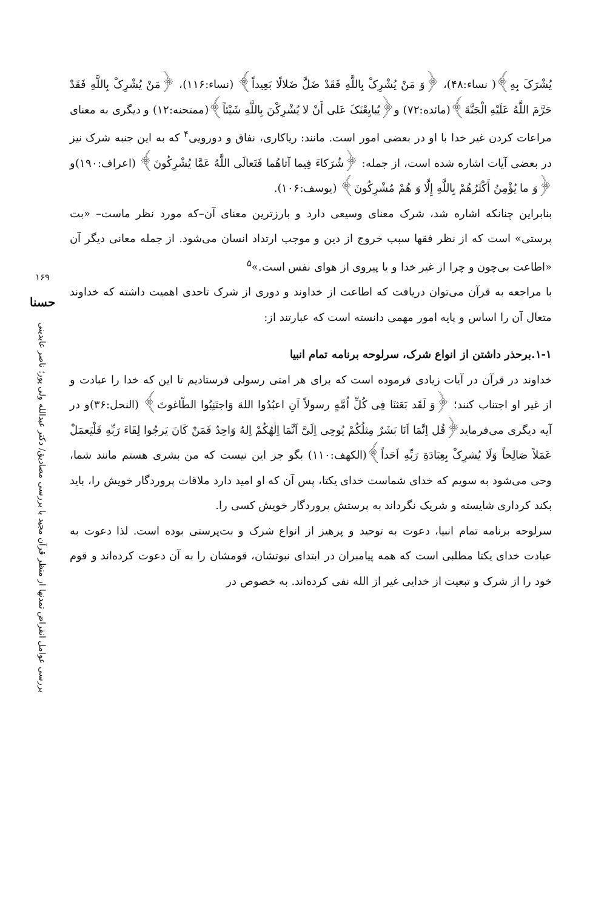یُشْرَکَ بِهِ﴾( نساء:۴۸)، ﴿وَ مَنْ یُشْرِکْ بِاللَّهِ فَقَدْ ضَلَّ ضَلالًا بَعِیداً﴾ (نساء:۱۱۶)، ﴿مَنْ یُشْرِکْ بِاللَّهِ فَقَدْ حَرَّمَ اللَّهُ عَلَیْهِ الْجَنَّةَ﴾(مائده:۷۲) و﴿یُبایِعْنَکَ عَلی أَنْ لا یُشْرِکْنَ بِاللَّهِ شَیْئاً﴾(ممتحنه:۱۲) و دیگری به معنای مراعات کردن غیر خدا با او در بعضی امور است. مانند: ریاکاری، نفاق و دورویی<sup>۴</sup> که به این جنبه شرک نیز در بعضی آیات اشاره شده است، از جمله: ﴿شُرَکاءَ فِیما آتاهُما فَتَعالَی اللَّهُ عَمَّا یُشْرِکُونَ﴾ (اعراف:۱۹۰)و ﴿وَ ما یُؤْمِنُ أَکْثَرُهُمْ بِاللَّهِ إِلَّا وَ هُمْ مُشْرِکُونَ﴾ (یوسف:۱۰۶).
بنابراین چنانکه اشاره شد، شرک معنای وسیعی دارد و بارزترین معنای آن–که مورد نظر ماست– «بت پرستی» است که از نظر فقها سبب خروج از دین و موجب ارتداد انسان می‌شود. از جمله معانی دیگر آن «اطاعت بی‌چون و چرا از غیر خدا و یا پیروی از هوای نفس است.»<sup>۵</sup>
با مراجعه به قرآن می‌توان دریافت که اطاعت از خداوند و دوری از شرک تاحدی اهمیت داشته که خداوند متعال آن را اساس و پایه امور مهمی دانسته است که عبارتند از:
۱-۱.برحذر داشتن از انواع شرک، سرلوحه برنامه تمام انبیا
خداوند در قرآن در آیات زیادی فرموده است که برای هر امتی رسولی فرستادیم تا این که خدا را عبادت و از غیر او اجتناب کنند؛ ﴿وَ لَقَد بَعَثنَا فِی کُلِّ اُمَّهٍ رسولاً اَنِ اعبُدُوا اللهَ وَاجتَنِبُوا الطّاغوتَ﴾ (النحل:۳۶)و در آیه دیگری می‌فرماید﴿قُل اِنَّمَا اَنَا بَشَرٌ مِثلُکُمْ یُوحِی اِلَیَّ اَنَّمَا اِلٰهُکُمْ اِلهٌ وَاحِدٌ فَمَنْ کَانَ یَرجُوا لِقَاءَ رَبِّهِ فَلْیَعمَلْ عَمَلاً صَالِحاً وَلَا یُشرِکْ بِعِبَادَةِ رَبِّهِ اَحَداً﴾(الکهف:۱۱۰) بگو جز این نیست که من بشری هستم مانند شما، وحی می‌شود به سویم که خدای شماست خدای یکتا، پس آن که او امید دارد ملاقات پروردگار خویش را، باید بکند کرداری شایسته و شریک نگرداند به پرستش پروردگار خویش کسی را.
سرلوحه برنامه تمام انبیا، دعوت به توحید و پرهیز از انواع شرک و بت‌پرستی بوده است. لذا دعوت به عبادت خدای یکتا مطلبی است که همه پیامبران در ابتدای نبوتشان، قومشان را به آن دعوت کرده‌اند و قوم خود را از شرک و تبعیت از خدایی غیر از الله نفی کرده‌اند. به خصوص در
۱۶۹
حسنا
بررسی عوامل انقراض تمدنها از منظر قرآن مجید با بررسی مصادیق/ دکتر عبدالله ولی پور؛ ناصر عابدینی